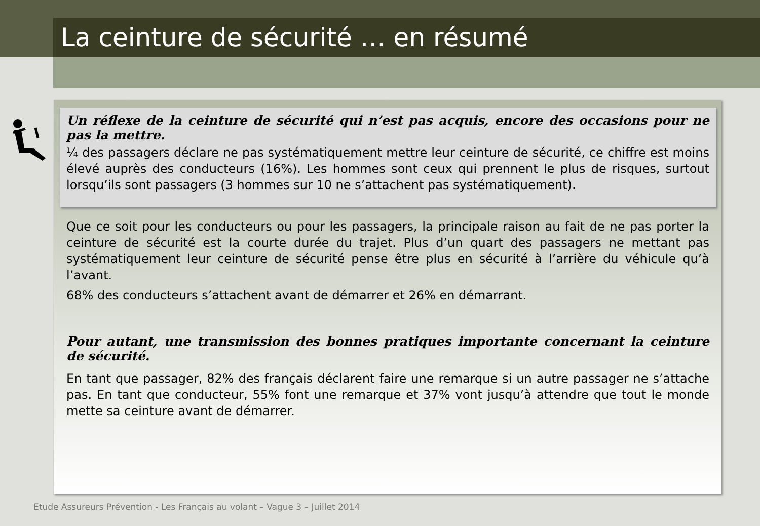La ceinture de sécurité … en résumé
Un réflexe de la ceinture de sécurité qui n’est pas acquis, encore des occasions pour ne pas la mettre.
¼ des passagers déclare ne pas systématiquement mettre leur ceinture de sécurité, ce chiffre est moins élevé auprès des conducteurs (16%). Les hommes sont ceux qui prennent le plus de risques, surtout lorsqu’ils sont passagers (3 hommes sur 10 ne s’attachent pas systématiquement).
Que ce soit pour les conducteurs ou pour les passagers, la principale raison au fait de ne pas porter la ceinture de sécurité est la courte durée du trajet. Plus d’un quart des passagers ne mettant pas systématiquement leur ceinture de sécurité pense être plus en sécurité à l’arrière du véhicule qu’à l’avant.
68% des conducteurs s’attachent avant de démarrer et 26% en démarrant.
Pour autant, une transmission des bonnes pratiques importante concernant la ceinture de sécurité.
En tant que passager, 82% des français déclarent faire une remarque si un autre passager ne s’attache pas. En tant que conducteur, 55% font une remarque et 37% vont jusqu’à attendre que tout le monde mette sa ceinture avant de démarrer.
Etude Assureurs Prévention - Les Français au volant – Vague 3 – Juillet 2014